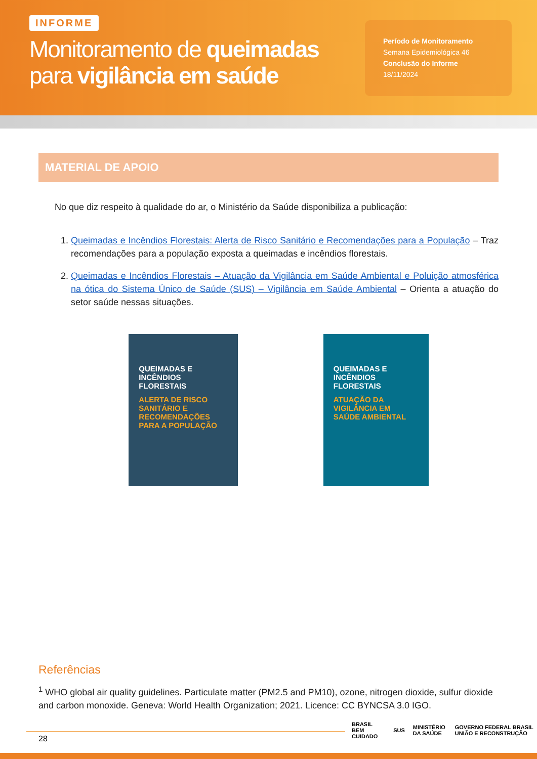INFORME
Monitoramento de queimadas
para vigilância em saúde
Período de Monitoramento
Semana Epidemiológica 46
Conclusão do Informe
18/11/2024
MATERIAL DE APOIO
No que diz respeito à qualidade do ar, o Ministério da Saúde disponibiliza a publicação:
1. Queimadas e Incêndios Florestais: Alerta de Risco Sanitário e Recomendações para a População – Traz recomendações para a população exposta a queimadas e incêndios florestais.
2. Queimadas e Incêndios Florestais – Atuação da Vigilância em Saúde Ambiental e Poluição atmosférica na ótica do Sistema Único de Saúde (SUS) – Vigilância em Saúde Ambiental – Orienta a atuação do setor saúde nessas situações.
QUEIMADAS E
INCÊNDIOS FLORESTAIS
ALERTA DE RISCO SANITÁRIO E RECOMENDAÇÕES PARA A POPULAÇÃO
QUEIMADAS E
INCÊNDIOS FLORESTAIS
ATUAÇÃO DA VIGILÂNCIA EM SAÚDE AMBIENTAL
Referências
<sup>1</sup> WHO global air quality guidelines. Particulate matter (PM2.5 and PM10), ozone, nitrogen dioxide, sulfur dioxide and carbon monoxide. Geneva: World Health Organization; 2021. Licence: CC BYNCSA 3.0 IGO.
28
BRASIL BEM CUIDADO SUS MINISTÉRIO DA SAÚDE GOVERNO FEDERAL BRASIL UNIÃO E RECONSTRUÇÃO